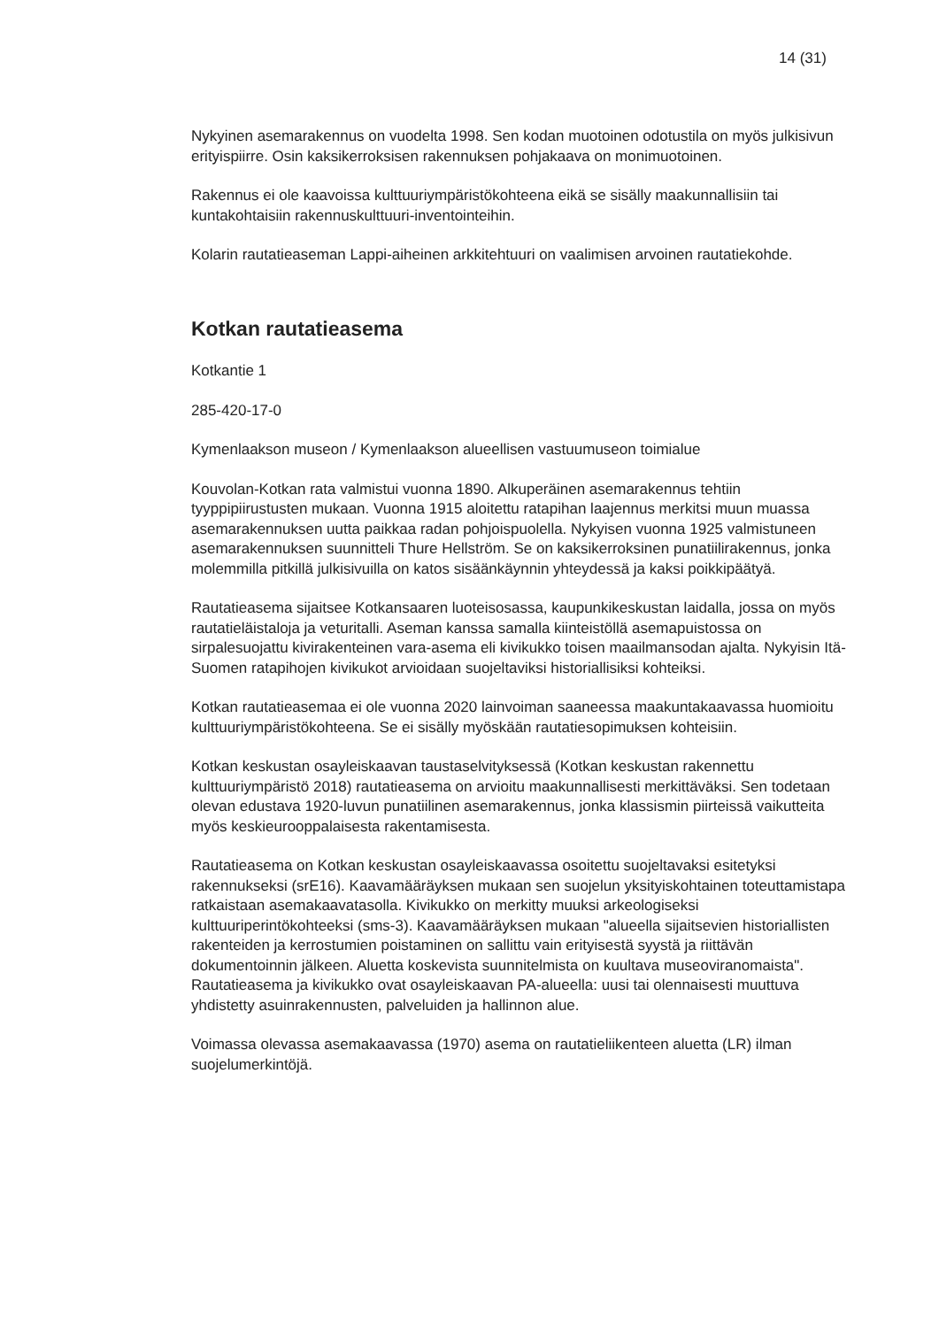14 (31)
Nykyinen asemarakennus on vuodelta 1998. Sen kodan muotoinen odotustila on myös julkisivun erityispiirre. Osin kaksikerroksisen rakennuksen pohjakaava on monimuotoinen.
Rakennus ei ole kaavoissa kulttuuriympäristökohteena eikä se sisälly maakunnallisiin tai kuntakohtaisiin rakennuskulttuuri-inventointeihin.
Kolarin rautatieaseman Lappi-aiheinen arkkitehtuuri on vaalimisen arvoinen rautatiekohde.
Kotkan rautatieasema
Kotkantie 1
285-420-17-0
Kymenlaakson museon / Kymenlaakson alueellisen vastuumuseon toimialue
Kouvolan-Kotkan rata valmistui vuonna 1890. Alkuperäinen asemarakennus tehtiin tyyppipiirustusten mukaan. Vuonna 1915 aloitettu ratapihan laajennus merkitsi muun muassa asemarakennuksen uutta paikkaa radan pohjoispuolella. Nykyisen vuonna 1925 valmistuneen asemarakennuksen suunnitteli Thure Hellström. Se on kaksikerroksinen punatiilirakennus, jonka molemmilla pitkillä julkisivuilla on katos sisäänkäynnin yhteydessä ja kaksi poikkipäätyä.
Rautatieasema sijaitsee Kotkansaaren luoteisosassa, kaupunkikeskustan laidalla, jossa on myös rautatieläistaloja ja veturitalli. Aseman kanssa samalla kiinteistöllä asemapuistossa on sirpalesuojattu kivirakenteinen vara-asema eli kivikukko toisen maailmansodan ajalta. Nykyisin Itä-Suomen ratapihojen kivikukot arvioidaan suojeltaviksi historiallisiksi kohteiksi.
Kotkan rautatieasemaa ei ole vuonna 2020 lainvoiman saaneessa maakuntakaavassa huomioitu kulttuuriympäristökohteena. Se ei sisälly myöskään rautatiesopimuksen kohteisiin.
Kotkan keskustan osayleiskaavan taustaselvityksessä (Kotkan keskustan rakennettu kulttuuriympäristö 2018) rautatieasema on arvioitu maakunnallisesti merkittäväksi. Sen todetaan olevan edustava 1920-luvun punatiilinen asemarakennus, jonka klassismin piirteissä vaikutteita myös keskieurooppalaisesta rakentamisesta.
Rautatieasema on Kotkan keskustan osayleiskaavassa osoitettu suojeltavaksi esitetyksi rakennukseksi (srE16). Kaavamääräyksen mukaan sen suojelun yksityiskohtainen toteuttamistapa ratkaistaan asemakaavatasolla. Kivikukko on merkitty muuksi arkeologiseksi kulttuuriperintökohteeksi (sms-3). Kaavamääräyksen mukaan "alueella sijaitsevien historiallisten rakenteiden ja kerrostumien poistaminen on sallittu vain erityisestä syystä ja riittävän dokumentoinnin jälkeen. Aluetta koskevista suunnitelmista on kuultava museoviranomaista". Rautatieasema ja kivikukko ovat osayleiskaavan PA-alueella: uusi tai olennaisesti muuttuva yhdistetty asuinrakennusten, palveluiden ja hallinnon alue.
Voimassa olevassa asemakaavassa (1970) asema on rautatieliikenteen aluetta (LR) ilman suojelumerkintöjä.